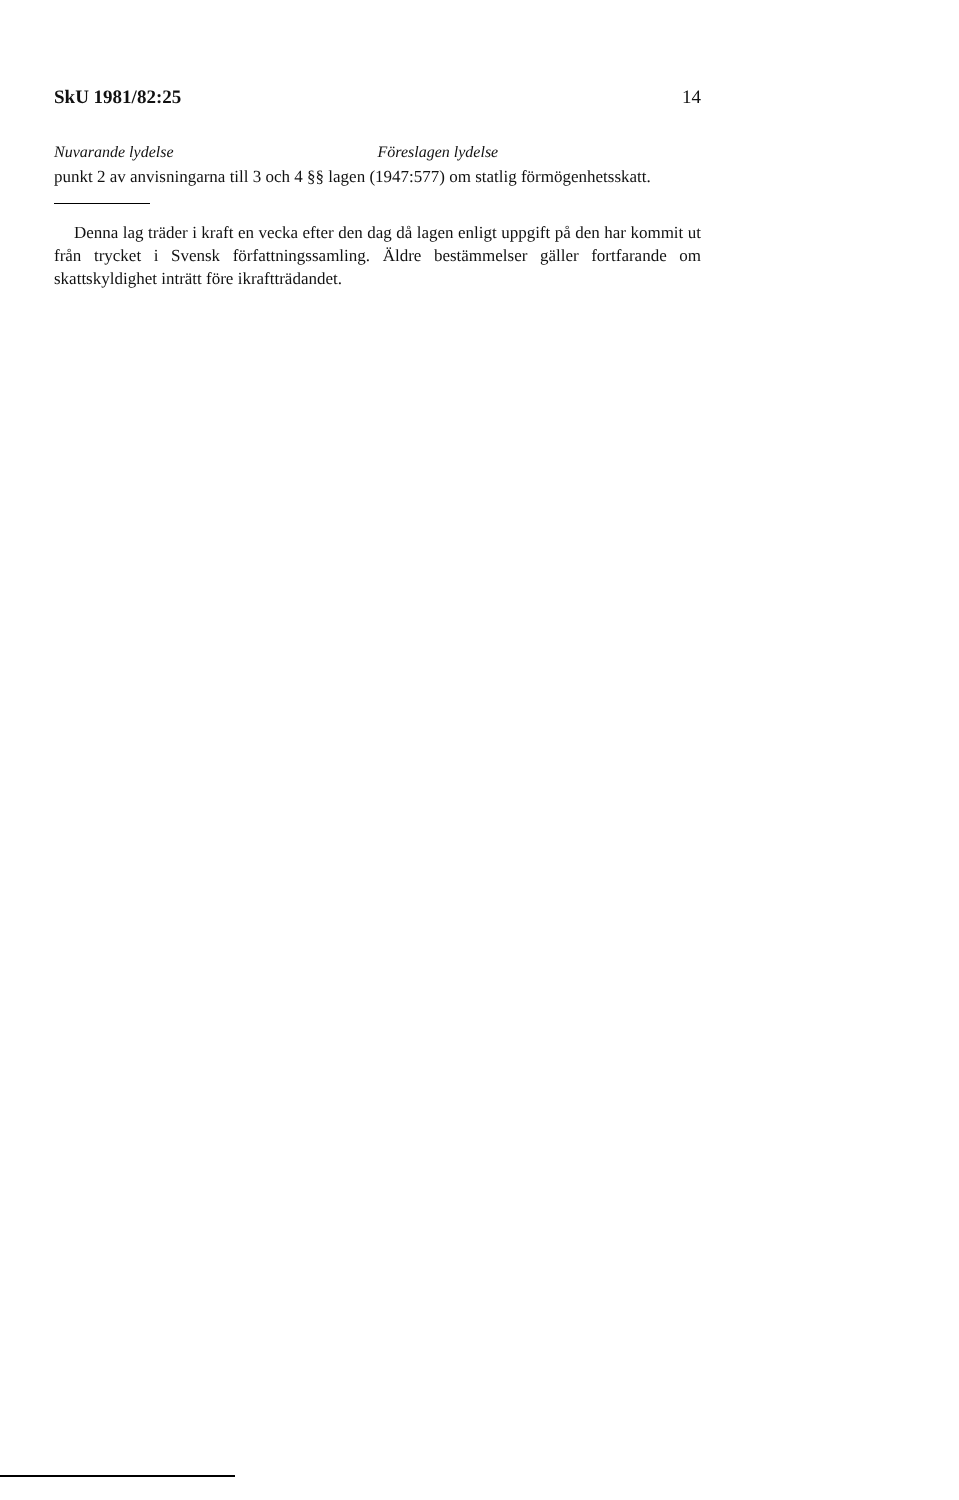SkU 1981/82:25 14
Nuvarande lydelse Föreslagen lydelse
punkt 2 av anvisningarna till 3 och 4 §§ lagen (1947:577) om statlig förmögenhetsskatt.
Denna lag träder i kraft en vecka efter den dag då lagen enligt uppgift på den har kommit ut från trycket i Svensk författningssamling. Äldre bestämmelser gäller fortfarande om skattskyldighet inträtt före ikraftträdandet.